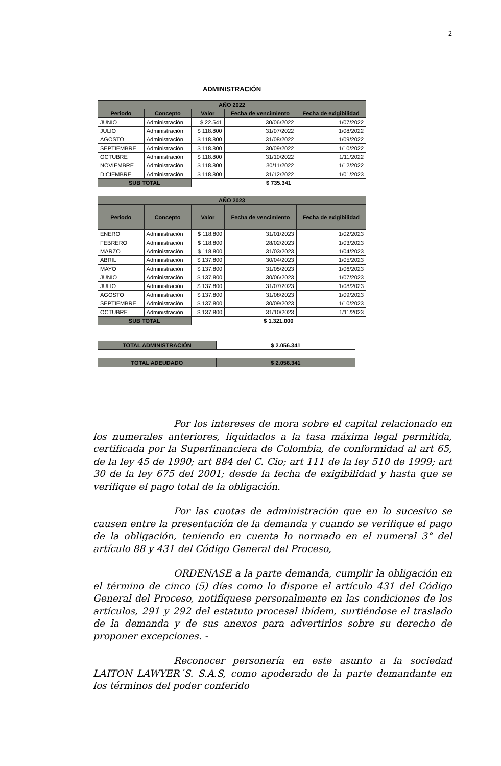2
ADMINISTRACIÓN
| AÑO 2022 | | | | |
| --- | --- | --- | --- | --- |
| Periodo | Concepto | Valor | Fecha de vencimiento | Fecha de exigibilidad |
| JUNIO | Administración | $ 22.541 | 30/06/2022 | 1/07/2022 |
| JULIO | Administración | $ 118.800 | 31/07/2022 | 1/08/2022 |
| AGOSTO | Administración | $ 118.800 | 31/08/2022 | 1/09/2022 |
| SEPTIEMBRE | Administración | $ 118.800 | 30/09/2022 | 1/10/2022 |
| OCTUBRE | Administración | $ 118.800 | 31/10/2022 | 1/11/2022 |
| NOVIEMBRE | Administración | $ 118.800 | 30/11/2022 | 1/12/2022 |
| DICIEMBRE | Administración | $ 118.800 | 31/12/2022 | 1/01/2023 |
| SUB TOTAL | | $ 735.341 | | |
| AÑO 2023 | | | | |
| --- | --- | --- | --- | --- |
| Periodo | Concepto | Valor | Fecha de vencimiento | Fecha de exigibilidad |
| ENERO | Administración | $ 118.800 | 31/01/2023 | 1/02/2023 |
| FEBRERO | Administración | $ 118.800 | 28/02/2023 | 1/03/2023 |
| MARZO | Administración | $ 118.800 | 31/03/2023 | 1/04/2023 |
| ABRIL | Administración | $ 137.800 | 30/04/2023 | 1/05/2023 |
| MAYO | Administración | $ 137.800 | 31/05/2023 | 1/06/2023 |
| JUNIO | Administración | $ 137.800 | 30/06/2023 | 1/07/2023 |
| JULIO | Administración | $ 137.800 | 31/07/2023 | 1/08/2023 |
| AGOSTO | Administración | $ 137.800 | 31/08/2023 | 1/09/2023 |
| SEPTIEMBRE | Administración | $ 137.800 | 30/09/2023 | 1/10/2023 |
| OCTUBRE | Administración | $ 137.800 | 31/10/2023 | 1/11/2023 |
| SUB TOTAL | | $ 1.321.000 | | |
| TOTAL ADMINISTRACIÓN | $ 2.056.341 |
| TOTAL ADEUDADO | $ 2.056.341 |
Por los intereses de mora sobre el capital relacionado en los numerales anteriores, liquidados a la tasa máxima legal permitida, certificada por la Superfinanciera de Colombia, de conformidad al art 65, de la ley 45 de 1990; art 884 del C. Cio; art 111 de la ley 510 de 1999; art 30 de la ley 675 del 2001; desde la fecha de exigibilidad y hasta que se verifique el pago total de la obligación.
Por las cuotas de administración que en lo sucesivo se causen entre la presentación de la demanda y cuando se verifique el pago de la obligación, teniendo en cuenta lo normado en el numeral 3° del artículo 88 y 431 del Código General del Proceso,
ORDENASE a la parte demanda, cumplir la obligación en el término de cinco (5) días como lo dispone el artículo 431 del Código General del Proceso, notifíquese personalmente en las condiciones de los artículos, 291 y 292 del estatuto procesal ibídem, surtiéndose el traslado de la demanda y de sus anexos para advertirlos sobre su derecho de proponer excepciones. -
Reconocer personería en este asunto a la sociedad LAITON LAWYER´S. S.A.S, como apoderado de la parte demandante en los términos del poder conferido